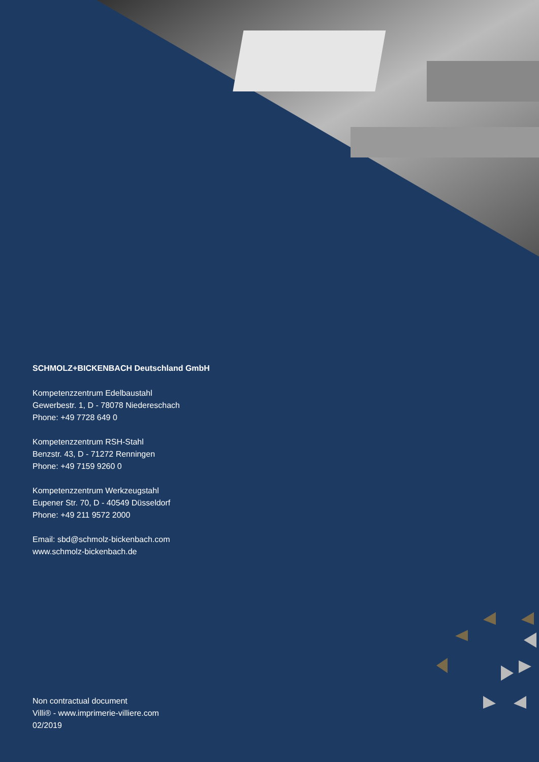SCHMOLZ+BICKENBACH Deutschland GmbH
Kompetenzzentrum Edelbaustahl
Gewerbestr. 1, D - 78078 Niedereschach
Phone: +49 7728 649 0
Kompetenzzentrum RSH-Stahl
Benzstr. 43, D - 71272 Renningen
Phone: +49 7159 9260 0
Kompetenzzentrum Werkzeugstahl
Eupener Str. 70, D - 40549 Düsseldorf
Phone: +49 211 9572 2000
Email: sbd@schmolz-bickenbach.com
www.schmolz-bickenbach.de
Non contractual document
Villi® - www.imprimerie-villiere.com
02/2019